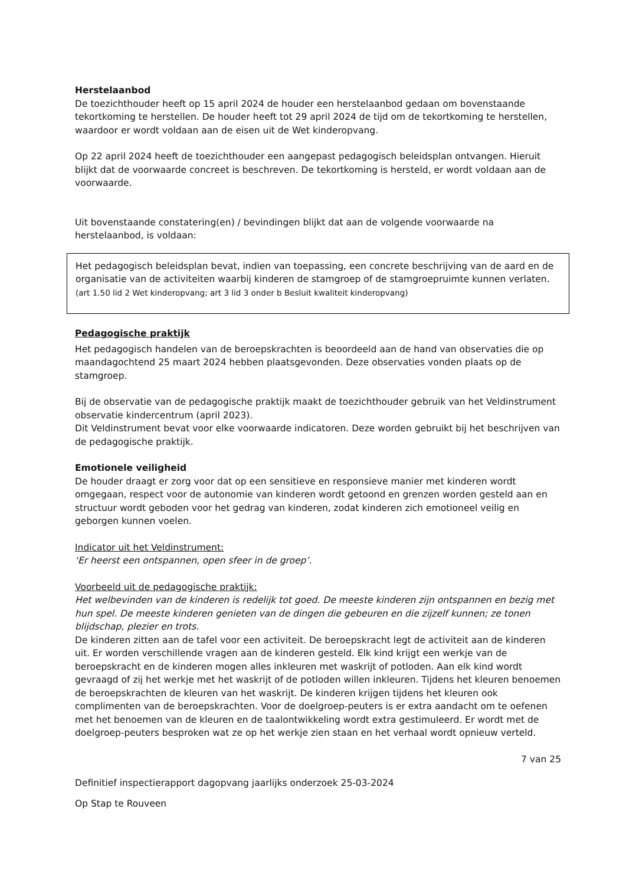Herstelaanbod
De toezichthouder heeft op 15 april 2024 de houder een herstelaanbod gedaan om bovenstaande tekortkoming te herstellen. De houder heeft tot 29 april 2024 de tijd om de tekortkoming te herstellen, waardoor er wordt voldaan aan de eisen uit de Wet kinderopvang.
Op 22 april 2024 heeft de toezichthouder een aangepast pedagogisch beleidsplan ontvangen. Hieruit blijkt dat de voorwaarde concreet is beschreven. De tekortkoming is hersteld, er wordt voldaan aan de voorwaarde.
Uit bovenstaande constatering(en) / bevindingen blijkt dat aan de volgende voorwaarde na herstelaanbod, is voldaan:
Het pedagogisch beleidsplan bevat, indien van toepassing, een concrete beschrijving van de aard en de organisatie van de activiteiten waarbij kinderen de stamgroep of de stamgroepruimte kunnen verlaten.
(art 1.50 lid 2 Wet kinderopvang; art 3 lid 3 onder b Besluit kwaliteit kinderopvang)
Pedagogische praktijk
Het pedagogisch handelen van de beroepskrachten is beoordeeld aan de hand van observaties die op maandagochtend 25 maart 2024 hebben plaatsgevonden. Deze observaties vonden plaats op de stamgroep.
Bij de observatie van de pedagogische praktijk maakt de toezichthouder gebruik van het Veldinstrument observatie kindercentrum (april 2023).
Dit Veldinstrument bevat voor elke voorwaarde indicatoren. Deze worden gebruikt bij het beschrijven van de pedagogische praktijk.
Emotionele veiligheid
De houder draagt er zorg voor dat op een sensitieve en responsieve manier met kinderen wordt omgegaan, respect voor de autonomie van kinderen wordt getoond en grenzen worden gesteld aan en structuur wordt geboden voor het gedrag van kinderen, zodat kinderen zich emotioneel veilig en geborgen kunnen voelen.
Indicator uit het Veldinstrument:
‘Er heerst een ontspannen, open sfeer in de groep’.
Voorbeeld uit de pedagogische praktijk:
Het welbevinden van de kinderen is redelijk tot goed. De meeste kinderen zijn ontspannen en bezig met hun spel. De meeste kinderen genieten van de dingen die gebeuren en die zijzelf kunnen; ze tonen blijdschap, plezier en trots.
De kinderen zitten aan de tafel voor een activiteit. De beroepskracht legt de activiteit aan de kinderen uit. Er worden verschillende vragen aan de kinderen gesteld. Elk kind krijgt een werkje van de beroepskracht en de kinderen mogen alles inkleuren met waskrijt of potloden. Aan elk kind wordt gevraagd of zij het werkje met het waskrijt of de potloden willen inkleuren. Tijdens het kleuren benoemen de beroepskrachten de kleuren van het waskrijt. De kinderen krijgen tijdens het kleuren ook complimenten van de beroepskrachten. Voor de doelgroep-peuters is er extra aandacht om te oefenen met het benoemen van de kleuren en de taalontwikkeling wordt extra gestimuleerd. Er wordt met de doelgroep-peuters besproken wat ze op het werkje zien staan en het verhaal wordt opnieuw verteld.
7 van 25
Definitief inspectierapport dagopvang jaarlijks onderzoek 25-03-2024
Op Stap te Rouveen